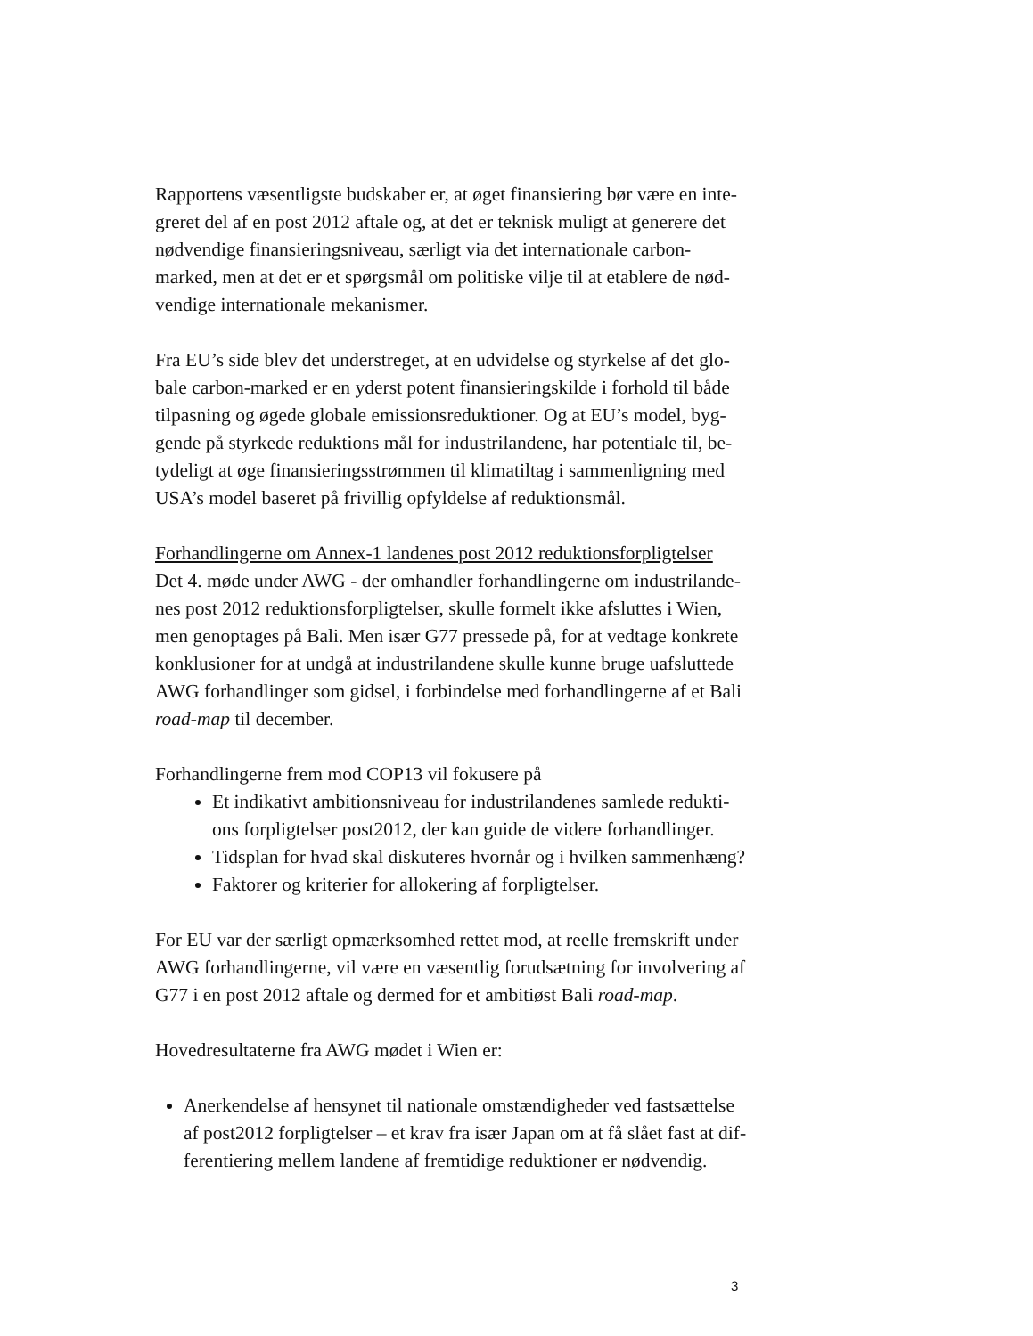Rapportens væsentligste budskaber er, at øget finansiering bør være en inte-greret del af en post 2012 aftale og, at det er teknisk muligt at generere det nødvendige finansieringsniveau, særligt via det internationale carbon-marked, men at det er et spørgsmål om politiske vilje til at etablere de nød-vendige internationale mekanismer.
Fra EU’s side blev det understreget, at en udvidelse og styrkelse af det glo-bale carbon-marked er en yderst potent finansieringskilde i forhold til både tilpasning og øgede globale emissionsreduktioner. Og at EU’s model, byg-gende på styrkede reduktions mål for industrilandene, har potentiale til, be-tydeligt at øge finansieringsstrømmen til klimatiltag i sammenligning med USA’s model baseret på frivillig opfyldelse af reduktionsmål.
Forhandlingerne om Annex-1 landenes post 2012 reduktionsforpligtelser
Det 4. møde under AWG - der omhandler forhandlingerne om industrilande-nes post 2012 reduktionsforpligtelser, skulle formelt ikke afsluttes i Wien, men genoptages på Bali. Men især G77 pressede på, for at vedtage konkrete konklusioner for at undgå at industrilandene skulle kunne bruge uafsluttede AWG forhandlinger som gidsel, i forbindelse med forhandlingerne af et Bali road-map til december.
Forhandlingerne frem mod COP13 vil fokusere på
Et indikativt ambitionsniveau for industrilandenes samlede redukti-ons forpligtelser post2012, der kan guide de videre forhandlinger.
Tidsplan for hvad skal diskuteres hvornår og i hvilken sammenhæng?
Faktorer og kriterier for allokering af forpligtelser.
For EU var der særligt opmærksomhed rettet mod, at reelle fremskrift under AWG forhandlingerne, vil være en væsentlig forudsætning for involvering af G77 i en post 2012 aftale og dermed for et ambitiøst Bali road-map.
Hovedresultaterne fra AWG mødet i Wien er:
Anerkendelse af hensynet til nationale omstændigheder ved fastsættelse af post2012 forpligtelser – et krav fra især Japan om at få slået fast at dif-ferentiering mellem landene af fremtidige reduktioner er nødvendig.
3